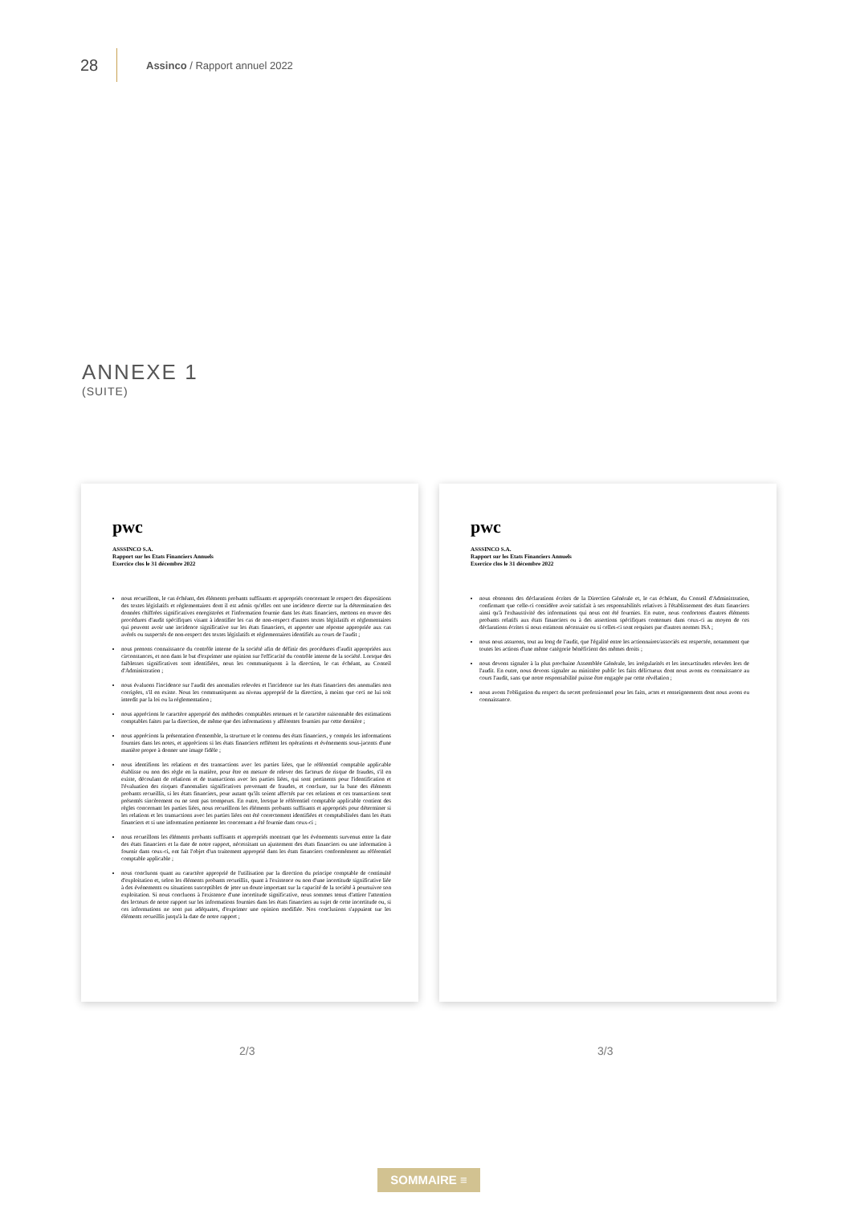28
Assinco / Rapport annuel 2022
ANNEXE 1
(SUITE)
pwc
ASSSINCO S.A.
Rapport sur les Etats Financiers Annuels
Exercice clos le 31 décembre 2022
nous recueillons, le cas échéant, des éléments probants suffisants et appropriés concernant le respect des dispositions des textes législatifs et réglementaires dont il est admis qu'elles ont une incidence directe sur la détermination des données chiffrées significatives enregistrées et l'information fournie dans les états financiers, mettons en œuvre des procédures d'audit spécifiques visant à identifier les cas de non-respect d'autres textes législatifs et réglementaires qui peuvent avoir une incidence significative sur les états financiers, et apporter une réponse appropriée aux cas avérés ou suspectés de non-respect des textes législatifs et réglementaires identifiés au cours de l'audit ;
nous prenons connaissance du contrôle interne de la société afin de définir des procédures d'audit appropriées aux circonstances, et non dans le but d'exprimer une opinion sur l'efficacité du contrôle interne de la société. Lorsque des faiblesses significatives sont identifiées, nous les communiquons à la direction, le cas échéant, au Conseil d'Administration ;
nous évaluons l'incidence sur l'audit des anomalies relevées et l'incidence sur les états financiers des anomalies non corrigées, s'il en existe. Nous les communiquons au niveau approprié de la direction, à moins que ceci ne lui soit interdit par la loi ou la réglementation ;
nous apprécions le caractère approprié des méthodes comptables retenues et le caractère raisonnable des estimations comptables faites par la direction, de même que des informations y afférentes fournies par cette dernière ;
nous apprécions la présentation d'ensemble, la structure et le contenu des états financiers, y compris les informations fournies dans les notes, et apprécions si les états financiers reflètent les opérations et événements sous-jacents d'une manière propre à donner une image fidèle ;
nous identifions les relations et des transactions avec les parties liées, que le référentiel comptable applicable établisse ou non des règle en la matière, pour être en mesure de relever des facteurs de risque de fraudes, s'il en existe, découlant de relations et de transactions avec les parties liées, qui sont pertinents pour l'identification et l'évaluation des risques d'anomalies significatives provenant de fraudes, et conclure, sur la base des éléments probants recueillis, si les états financiers, pour autant qu'ils soient affectés par ces relations et ces transactions sont présentés sincèrement ou ne sont pas trompeurs. En outre, lorsque le référentiel comptable applicable contient des règles concernant les parties liées, nous recueillons les éléments probants suffisants et appropriés pour déterminer si les relations et les transactions avec les parties liées ont été correctement identifiées et comptabilisées dans les états financiers et si une information pertinente les concernant a été fournie dans ceux-ci ;
nous recueillons les éléments probants suffisants et appropriés montrant que les événements survenus entre la date des états financiers et la date de notre rapport, nécessitant un ajustement des états financiers ou une information à fournir dans ceux-ci, ont fait l'objet d'un traitement approprié dans les états financiers conformément au référentiel comptable applicable ;
nous concluons quant au caractère approprié de l'utilisation par la direction du principe comptable de continuité d'exploitation et, selon les éléments probants recueillis, quant à l'existence ou non d'une incertitude significative liée à des événements ou situations susceptibles de jeter un doute important sur la capacité de la société à poursuivre son exploitation. Si nous concluons à l'existence d'une incertitude significative, nous sommes tenus d'attirer l'attention des lecteurs de notre rapport sur les informations fournies dans les états financiers au sujet de cette incertitude ou, si ces informations ne sont pas adéquates, d'exprimer une opinion modifiée. Nos conclusions s'appuient sur les éléments recueillis jusqu'à la date de notre rapport ;
pwc
ASSSINCO S.A.
Rapport sur les Etats Financiers Annuels
Exercice clos le 31 décembre 2022
nous obtenons des déclarations écrites de la Direction Générale et, le cas échéant, du Conseil d'Administration, confirmant que celle-ci considère avoir satisfait à ses responsabilités relatives à l'établissement des états financiers ainsi qu'à l'exhaustivité des informations qui nous ont été fournies. En outre, nous confortons d'autres éléments probants relatifs aux états financiers ou à des assertions spécifiques contenues dans ceux-ci au moyen de ces déclarations écrites si nous estimons nécessaire ou si celles-ci sont requises par d'autres normes ISA ;
nous nous assurons, tout au long de l'audit, que l'égalité entre les actionnaires/associés est respectée, notamment que toutes les actions d'une même catégorie bénéficient des mêmes droits ;
nous devons signaler à la plus prochaine Assemblée Générale, les irrégularités et les inexactitudes relevées lors de l'audit. En outre, nous devons signaler au ministère public les faits délictueux dont nous avons eu connaissance au cours l'audit, sans que notre responsabilité puisse être engagée par cette révélation ;
nous avons l'obligation du respect du secret professionnel pour les faits, actes et renseignements dont nous avons eu connaissance.
2/3 3/3
SOMMAIRE ≡